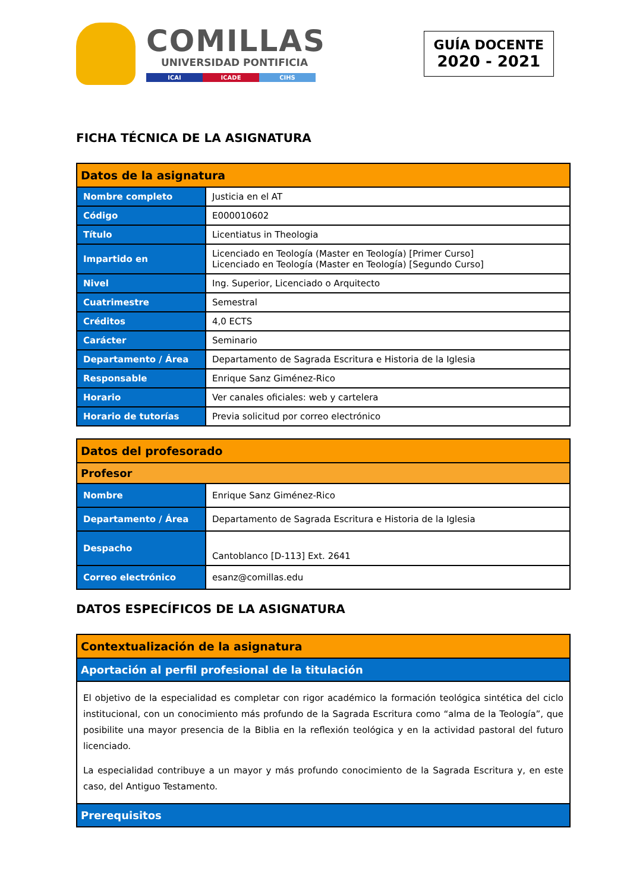COMILLAS
UNIVERSIDAD PONTIFICIA
ICAI ICADE CIHS
GUÍA DOCENTE
2020 - 2021
FICHA TÉCNICA DE LA ASIGNATURA
| Datos de la asignatura | |
| Nombre completo | Justicia en el AT |
| Código | E000010602 |
| Título | Licentiatus in Theologia |
| Impartido en | Licenciado en Teología (Master en Teología) [Primer Curso] Licenciado en Teología (Master en Teología) [Segundo Curso] |
| Nivel | Ing. Superior, Licenciado o Arquitecto |
| Cuatrimestre | Semestral |
| Créditos | 4,0 ECTS |
| Carácter | Seminario |
| Departamento / Área | Departamento de Sagrada Escritura e Historia de la Iglesia |
| Responsable | Enrique Sanz Giménez-Rico |
| Horario | Ver canales oficiales: web y cartelera |
| Horario de tutorías | Previa solicitud por correo electrónico |
| Datos del profesorado | |
| Profesor | |
| Nombre | Enrique Sanz Giménez-Rico |
| Departamento / Área | Departamento de Sagrada Escritura e Historia de la Iglesia |
| Despacho | Cantoblanco [D-113] Ext. 2641 |
| Correo electrónico | esanz@comillas.edu |
DATOS ESPECÍFICOS DE LA ASIGNATURA
| Contextualización de la asignatura |
| Aportación al perfil profesional de la titulación |
| El objetivo de la especialidad es completar con rigor académico la formación teológica sintética del ciclo institucional, con un conocimiento más profundo de la Sagrada Escritura como “alma de la Teología”, que posibilite una mayor presencia de la Biblia en la reflexión teológica y en la actividad pastoral del futuro licenciado. La especialidad contribuye a un mayor y más profundo conocimiento de la Sagrada Escritura y, en este caso, del Antiguo Testamento. |
| Prerequisitos |